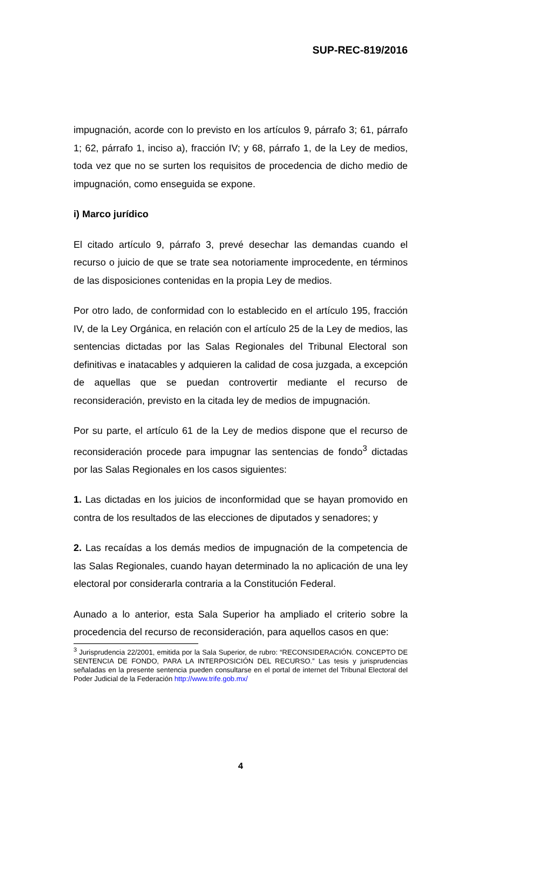SUP-REC-819/2016
impugnación, acorde con lo previsto en los artículos 9, párrafo 3; 61, párrafo 1; 62, párrafo 1, inciso a), fracción IV; y 68, párrafo 1, de la Ley de medios, toda vez que no se surten los requisitos de procedencia de dicho medio de impugnación, como enseguida se expone.
i) Marco jurídico
El citado artículo 9, párrafo 3, prevé desechar las demandas cuando el recurso o juicio de que se trate sea notoriamente improcedente, en términos de las disposiciones contenidas en la propia Ley de medios.
Por otro lado, de conformidad con lo establecido en el artículo 195, fracción IV, de la Ley Orgánica, en relación con el artículo 25 de la Ley de medios, las sentencias dictadas por las Salas Regionales del Tribunal Electoral son definitivas e inatacables y adquieren la calidad de cosa juzgada, a excepción de aquellas que se puedan controvertir mediante el recurso de reconsideración, previsto en la citada ley de medios de impugnación.
Por su parte, el artículo 61 de la Ley de medios dispone que el recurso de reconsideración procede para impugnar las sentencias de fondo<sup>3</sup> dictadas por las Salas Regionales en los casos siguientes:
1. Las dictadas en los juicios de inconformidad que se hayan promovido en contra de los resultados de las elecciones de diputados y senadores; y
2. Las recaídas a los demás medios de impugnación de la competencia de las Salas Regionales, cuando hayan determinado la no aplicación de una ley electoral por considerarla contraria a la Constitución Federal.
Aunado a lo anterior, esta Sala Superior ha ampliado el criterio sobre la procedencia del recurso de reconsideración, para aquellos casos en que:
<sup>3</sup> Jurisprudencia 22/2001, emitida por la Sala Superior, de rubro: “RECONSIDERACIÓN. CONCEPTO DE SENTENCIA DE FONDO, PARA LA INTERPOSICIÓN DEL RECURSO.” Las tesis y jurisprudencias señaladas en la presente sentencia pueden consultarse en el portal de internet del Tribunal Electoral del Poder Judicial de la Federación http://www.trife.gob.mx/
4